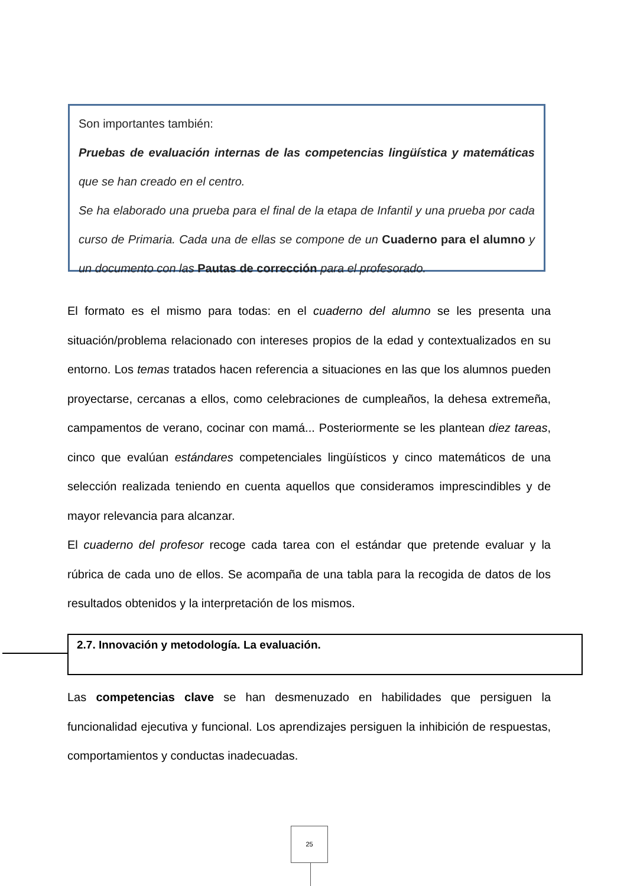Son importantes también:
Pruebas de evaluación internas de las competencias lingüística y matemáticas que se han creado en el centro.
Se ha elaborado una prueba para el final de la etapa de Infantil y una prueba por cada curso de Primaria. Cada una de ellas se compone de un Cuaderno para el alumno y un documento con las Pautas de corrección para el profesorado.
El formato es el mismo para todas: en el cuaderno del alumno se les presenta una situación/problema relacionado con intereses propios de la edad y contextualizados en su entorno. Los temas tratados hacen referencia a situaciones en las que los alumnos pueden proyectarse, cercanas a ellos, como celebraciones de cumpleaños, la dehesa extremeña, campamentos de verano, cocinar con mamá... Posteriormente se les plantean diez tareas, cinco que evalúan estándares competenciales lingüísticos y cinco matemáticos de una selección realizada teniendo en cuenta aquellos que consideramos imprescindibles y de mayor relevancia para alcanzar.
El cuaderno del profesor recoge cada tarea con el estándar que pretende evaluar y la rúbrica de cada uno de ellos. Se acompaña de una tabla para la recogida de datos de los resultados obtenidos y la interpretación de los mismos.
2.7. Innovación y metodología. La evaluación.
Las competencias clave se han desmenuzado en habilidades que persiguen la funcionalidad ejecutiva y funcional. Los aprendizajes persiguen la inhibición de respuestas, comportamientos y conductas inadecuadas.
25